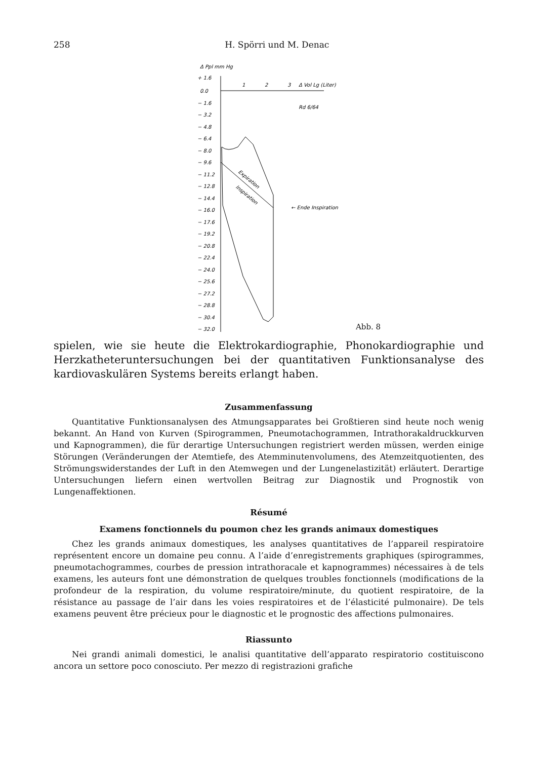258 H. Spörri und M. Denac
Δ Ppl mm Hg
+ 1.6
0.0
− 1.6
− 3.2
− 4.8
− 6.4
− 8.0
− 9.6
− 11.2
− 12.8
− 14.4
− 16.0
− 17.6
− 19.2
− 20.8
− 22.4
− 24.0
− 25.6
− 27.2
− 28.8
− 30.4
− 32.0
1
2
3
Δ Vol Lg (Liter)
Rd 6/64
Expiration
Inspiration
← Ende Inspiration
Abb. 8
spielen, wie sie heute die Elektrokardiographie, Phonokardiographie und Herzkatheteruntersuchungen bei der quantitativen Funktionsanalyse des kardiovaskulären Systems bereits erlangt haben.
Zusammenfassung
Quantitative Funktionsanalysen des Atmungsapparates bei Großtieren sind heute noch wenig bekannt. An Hand von Kurven (Spirogrammen, Pneumotachogrammen, Intrathorakaldruckkurven und Kapnogrammen), die für derartige Untersuchungen registriert werden müssen, werden einige Störungen (Veränderungen der Atemtiefe, des Atemminutenvolumens, des Atemzeitquotienten, des Strömungswiderstandes der Luft in den Atemwegen und der Lungenelastizität) erläutert. Derartige Untersuchungen liefern einen wertvollen Beitrag zur Diagnostik und Prognostik von Lungenaffektionen.
Résumé
Examens fonctionnels du poumon chez les grands animaux domestiques
Chez les grands animaux domestiques, les analyses quantitatives de l’appareil respiratoire représentent encore un domaine peu connu. A l’aide d’enregistrements graphiques (spirogrammes, pneumotachogrammes, courbes de pression intrathoracale et kapnogrammes) nécessaires à de tels examens, les auteurs font une démonstration de quelques troubles fonctionnels (modifications de la profondeur de la respiration, du volume respiratoire/minute, du quotient respiratoire, de la résistance au passage de l’air dans les voies respiratoires et de l’élasticité pulmonaire). De tels examens peuvent être précieux pour le diagnostic et le prognostic des affections pulmonaires.
Riassunto
Nei grandi animali domestici, le analisi quantitative dell’apparato respiratorio costituiscono ancora un settore poco conosciuto. Per mezzo di registrazioni grafiche